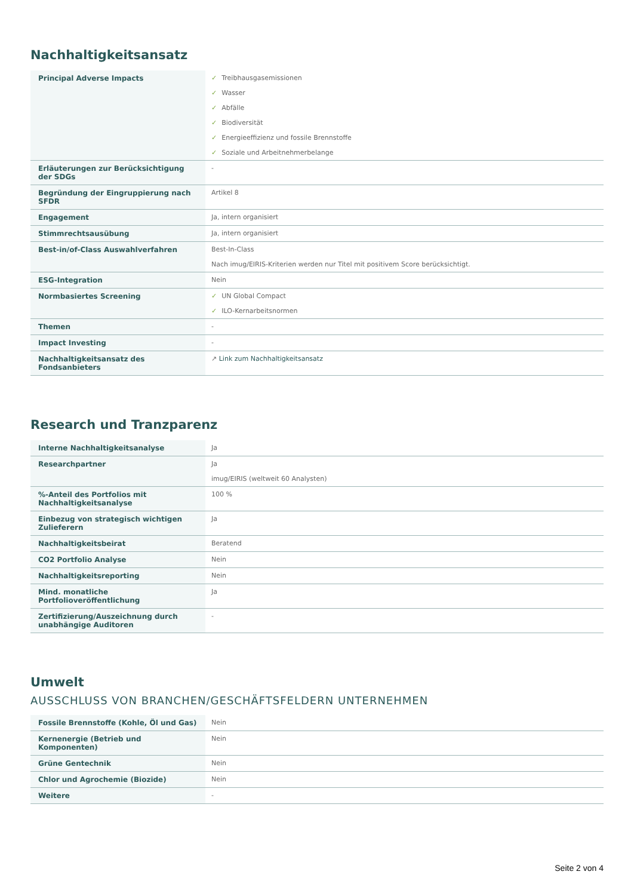Nachhaltigkeitsansatz
| Principal Adverse Impacts | ✓ Treibhausgasemissionen ✓ Wasser ✓ Abfälle ✓ Biodiversität ✓ Energieeffizienz und fossile Brennstoffe ✓ Soziale und Arbeitnehmerbelange |
| Erläuterungen zur Berücksichtigung der SDGs | - |
| Begründung der Eingruppierung nach SFDR | Artikel 8 |
| Engagement | Ja, intern organisiert |
| Stimmrechtsausübung | Ja, intern organisiert |
| Best-in/of-Class Auswahlverfahren | Best-In-Class Nach imug/EIRIS-Kriterien werden nur Titel mit positivem Score berücksichtigt. |
| ESG-Integration | Nein |
| Normbasiertes Screening | ✓ UN Global Compact ✓ ILO-Kernarbeitsnormen |
| Themen | - |
| Impact Investing | - |
| Nachhaltigkeitsansatz des Fondsanbieters | ↗ Link zum Nachhaltigkeitsansatz |
Research und Tranzparenz
| Interne Nachhaltigkeitsanalyse | Ja |
| Researchpartner | Ja imug/EIRIS (weltweit 60 Analysten) |
| %-Anteil des Portfolios mit Nachhaltigkeitsanalyse | 100 % |
| Einbezug von strategisch wichtigen Zulieferern | Ja |
| Nachhaltigkeitsbeirat | Beratend |
| CO2 Portfolio Analyse | Nein |
| Nachhaltigkeitsreporting | Nein |
| Mind. monatliche Portfolioveröffentlichung | Ja |
| Zertifizierung/Auszeichnung durch unabhängige Auditoren | - |
Umwelt
AUSSCHLUSS VON BRANCHEN/GESCHÄFTSFELDERN UNTERNEHMEN
| Fossile Brennstoffe (Kohle, Öl und Gas) | Nein |
| Kernenergie (Betrieb und Komponenten) | Nein |
| Grüne Gentechnik | Nein |
| Chlor und Agrochemie (Biozide) | Nein |
| Weitere | - |
Seite 2 von 4